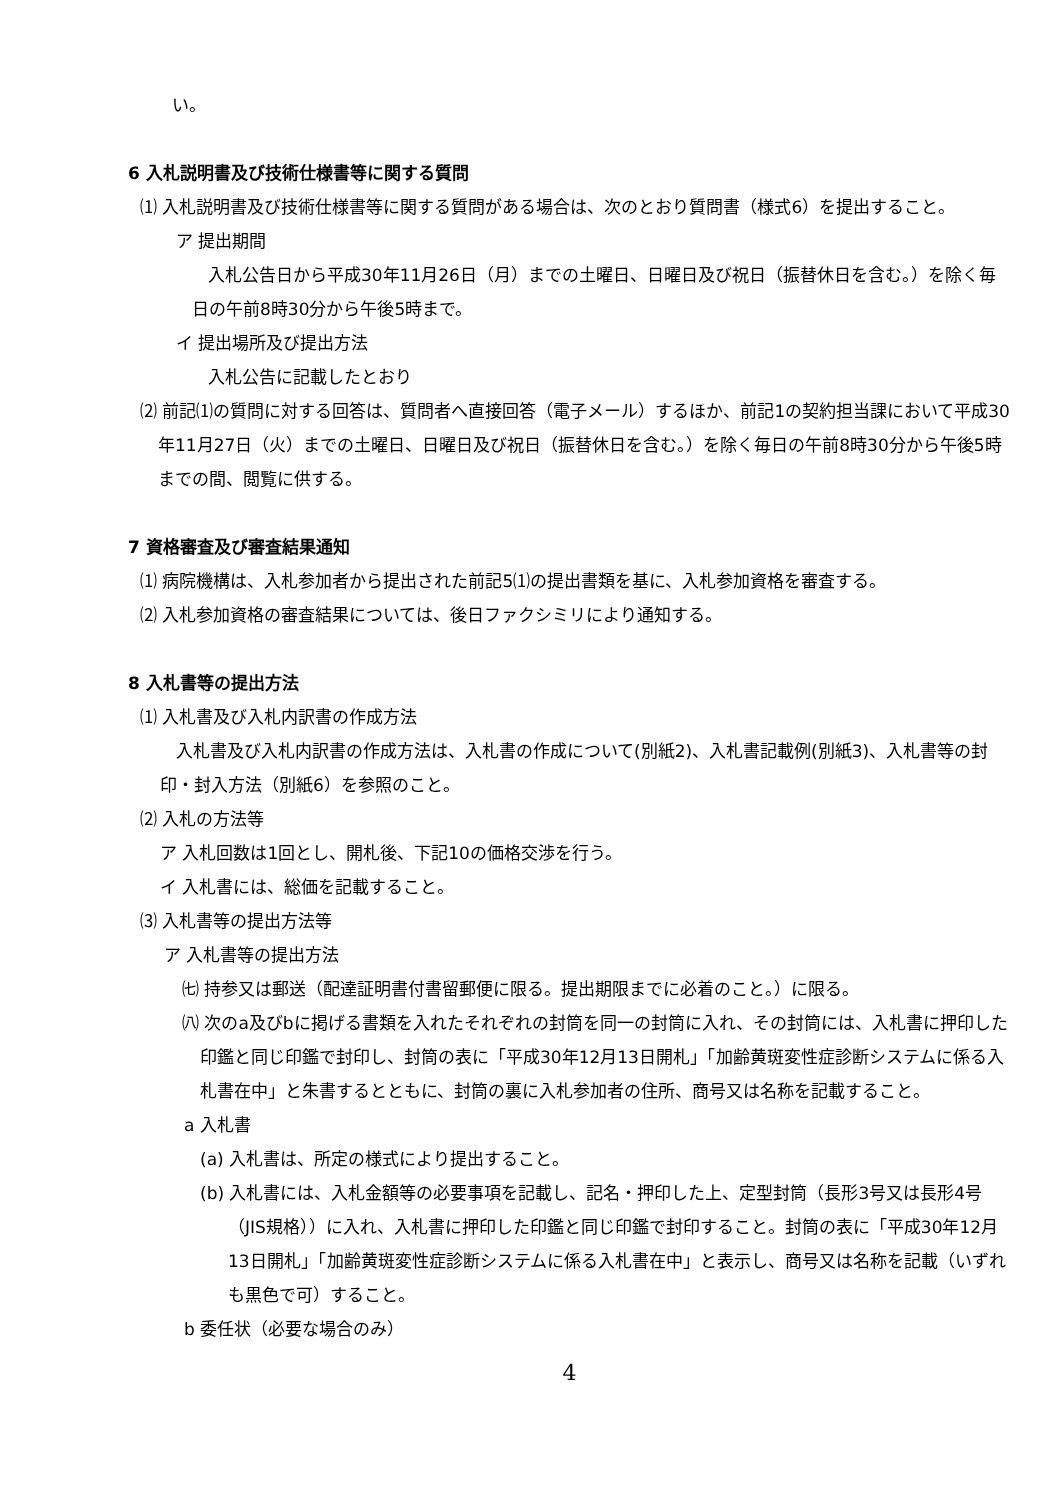い。
6 入札説明書及び技術仕様書等に関する質問
⑴ 入札説明書及び技術仕様書等に関する質問がある場合は、次のとおり質問書（様式6）を提出すること。
ア 提出期間
入札公告日から平成30年11月26日（月）までの土曜日、日曜日及び祝日（振替休日を含む。）を除く毎日の午前8時30分から午後5時まで。
イ 提出場所及び提出方法
入札公告に記載したとおり
⑵ 前記⑴の質問に対する回答は、質問者へ直接回答（電子メール）するほか、前記1の契約担当課において平成30年11月27日（火）までの土曜日、日曜日及び祝日（振替休日を含む。）を除く毎日の午前8時30分から午後5時までの間、閲覧に供する。
7 資格審査及び審査結果通知
⑴ 病院機構は、入札参加者から提出された前記5⑴の提出書類を基に、入札参加資格を審査する。
⑵ 入札参加資格の審査結果については、後日ファクシミリにより通知する。
8 入札書等の提出方法
⑴ 入札書及び入札内訳書の作成方法
入札書及び入札内訳書の作成方法は、入札書の作成について(別紙2)、入札書記載例(別紙3)、入札書等の封印・封入方法（別紙6）を参照のこと。
⑵ 入札の方法等
ア 入札回数は1回とし、開札後、下記10の価格交渉を行う。
イ 入札書には、総価を記載すること。
⑶ 入札書等の提出方法等
ア 入札書等の提出方法
㈦ 持参又は郵送（配達証明書付書留郵便に限る。提出期限までに必着のこと。）に限る。
㈧ 次のa及びbに掲げる書類を入れたそれぞれの封筒を同一の封筒に入れ、その封筒には、入札書に押印した印鑑と同じ印鑑で封印し、封筒の表に「平成30年12月13日開札」「加齢黄斑変性症診断システムに係る入札書在中」と朱書するとともに、封筒の裏に入札参加者の住所、商号又は名称を記載すること。
a 入札書
(a) 入札書は、所定の様式により提出すること。
(b) 入札書には、入札金額等の必要事項を記載し、記名・押印した上、定型封筒（長形3号又は長形4号（JIS規格））に入れ、入札書に押印した印鑑と同じ印鑑で封印すること。封筒の表に「平成30年12月13日開札」「加齢黄斑変性症診断システムに係る入札書在中」と表示し、商号又は名称を記載（いずれも黒色で可）すること。
b 委任状（必要な場合のみ）
4